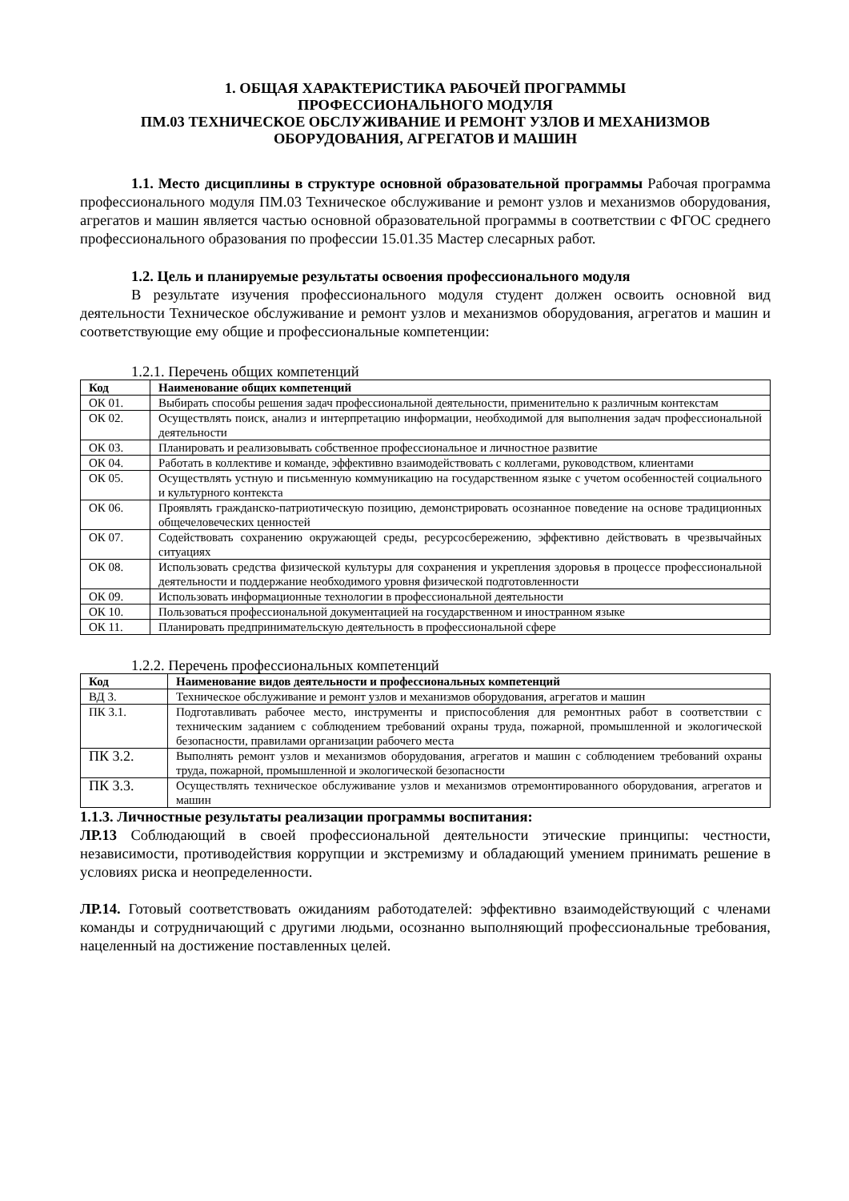1. ОБЩАЯ ХАРАКТЕРИСТИКА РАБОЧЕЙ ПРОГРАММЫ
ПРОФЕССИОНАЛЬНОГО МОДУЛЯ
ПМ.03 ТЕХНИЧЕСКОЕ ОБСЛУЖИВАНИЕ И РЕМОНТ УЗЛОВ И МЕХАНИЗМОВ ОБОРУДОВАНИЯ, АГРЕГАТОВ И МАШИН
1.1. Место дисциплины в структуре основной образовательной программы Рабочая программа профессионального модуля ПМ.03 Техническое обслуживание и ремонт узлов и механизмов оборудования, агрегатов и машин является частью основной образовательной программы в соответствии с ФГОС среднего профессионального образования по профессии 15.01.35 Мастер слесарных работ.
1.2. Цель и планируемые результаты освоения профессионального модуля
В результате изучения профессионального модуля студент должен освоить основной вид деятельности Техническое обслуживание и ремонт узлов и механизмов оборудования, агрегатов и машин и соответствующие ему общие и профессиональные компетенции:
1.2.1. Перечень общих компетенций
| Код | Наименование общих компетенций |
| --- | --- |
| ОК 01. | Выбирать способы решения задач профессиональной деятельности, применительно к различным контекстам |
| ОК 02. | Осуществлять поиск, анализ и интерпретацию информации, необходимой для выполнения задач профессиональной деятельности |
| ОК 03. | Планировать и реализовывать собственное профессиональное и личностное развитие |
| ОК 04. | Работать в коллективе и команде, эффективно взаимодействовать с коллегами, руководством, клиентами |
| ОК 05. | Осуществлять устную и письменную коммуникацию на государственном языке с учетом особенностей социального и культурного контекста |
| ОК 06. | Проявлять гражданско-патриотическую позицию, демонстрировать осознанное поведение на основе традиционных общечеловеческих ценностей |
| ОК 07. | Содействовать сохранению окружающей среды, ресурсосбережению, эффективно действовать в чрезвычайных ситуациях |
| ОК 08. | Использовать средства физической культуры для сохранения и укрепления здоровья в процессе профессиональной деятельности и поддержание необходимого уровня физической подготовленности |
| ОК 09. | Использовать информационные технологии в профессиональной деятельности |
| ОК 10. | Пользоваться профессиональной документацией на государственном и иностранном языке |
| ОК 11. | Планировать предпринимательскую деятельность в профессиональной сфере |
1.2.2. Перечень профессиональных компетенций
| Код | Наименование видов деятельности и профессиональных компетенций |
| --- | --- |
| ВД 3. | Техническое обслуживание и ремонт узлов и механизмов оборудования, агрегатов и машин |
| ПК 3.1. | Подготавливать рабочее место, инструменты и приспособления для ремонтных работ в соответствии с техническим заданием с соблюдением требований охраны труда, пожарной, промышленной и экологической безопасности, правилами организации рабочего места |
| ПК 3.2. | Выполнять ремонт узлов и механизмов оборудования, агрегатов и машин с соблюдением требований охраны труда, пожарной, промышленной и экологической безопасности |
| ПК 3.3. | Осуществлять техническое обслуживание узлов и механизмов отремонтированного оборудования, агрегатов и машин |
1.1.3. Личностные результаты реализации программы воспитания:
ЛР.13 Соблюдающий в своей профессиональной деятельности этические принципы: честности, независимости, противодействия коррупции и экстремизму и обладающий умением принимать решение в условиях риска и неопределенности.
ЛР.14. Готовый соответствовать ожиданиям работодателей: эффективно взаимодействующий с членами команды и сотрудничающий с другими людьми, осознанно выполняющий профессиональные требования, нацеленный на достижение поставленных целей.